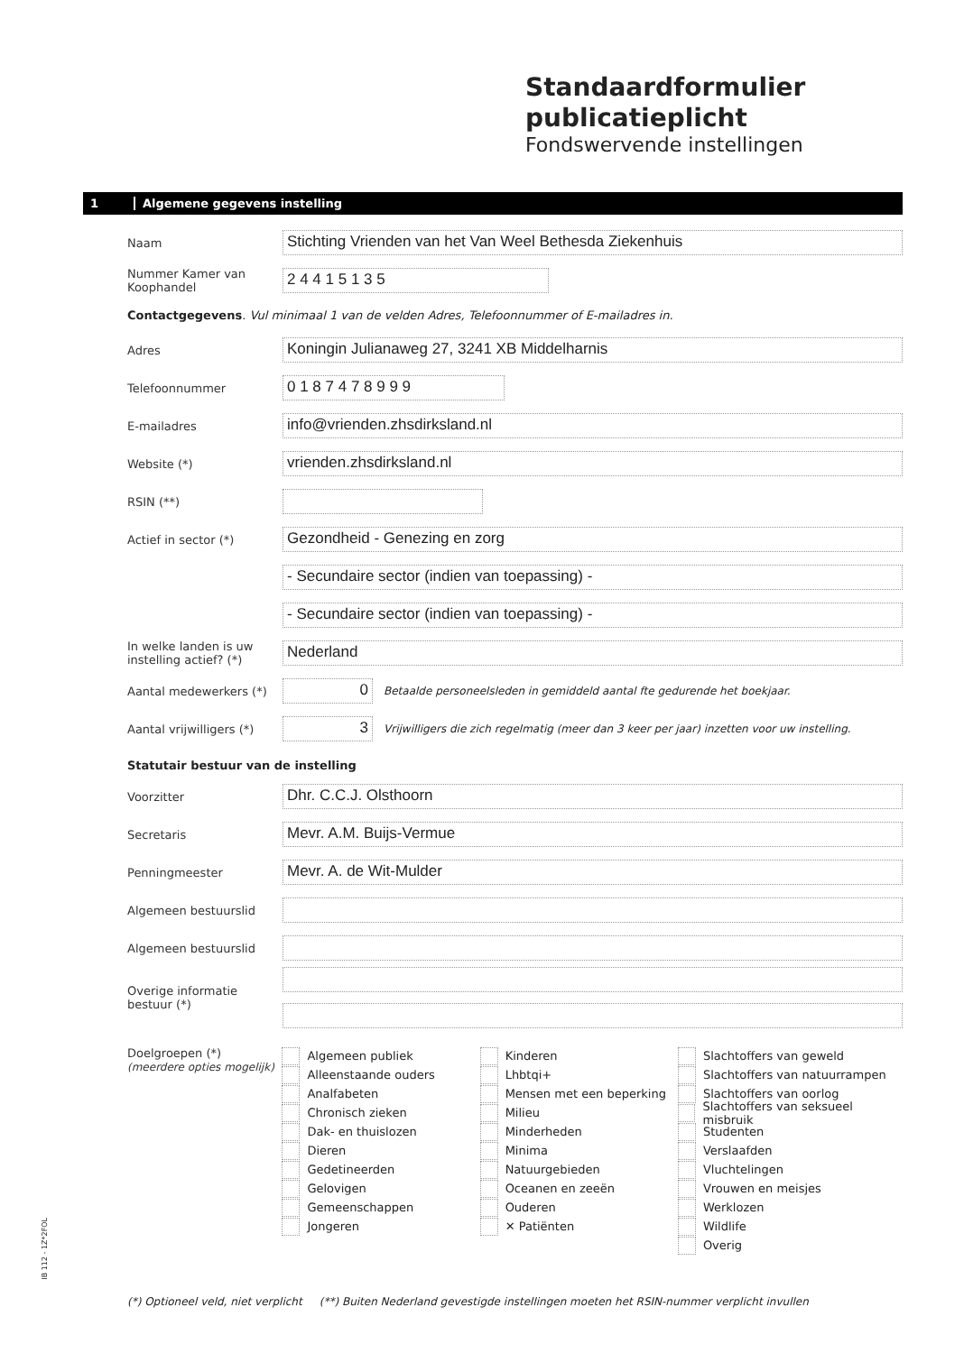Standaardformulier
publicatieplicht
Fondswervende instellingen
1 Algemene gegevens instelling
Naam
Stichting Vrienden van het Van Weel Bethesda Ziekenhuis
Nummer Kamer van Koophandel
2 4 4 1 5 1 3 5
Contactgegevens. Vul minimaal 1 van de velden Adres, Telefoonnummer of E-mailadres in.
Adres
Koningin Julianaweg 27, 3241 XB Middelharnis
Telefoonnummer
0 1 8 7 4 7 8 9 9 9
E-mailadres
info@vrienden.zhsdirksland.nl
Website (*)
vrienden.zhsdirksland.nl
RSIN (**)
Actief in sector (*)
Gezondheid - Genezing en zorg
- Secundaire sector (indien van toepassing) -
- Secundaire sector (indien van toepassing) -
In welke landen is uw instelling actief? (*)
Nederland
Aantal medewerkers (*)
0
Betaalde personeelsleden in gemiddeld aantal fte gedurende het boekjaar.
Aantal vrijwilligers (*)
3
Vrijwilligers die zich regelmatig (meer dan 3 keer per jaar) inzetten voor uw instelling.
Statutair bestuur van de instelling
Voorzitter
Dhr. C.C.J. Olsthoorn
Secretaris
Mevr. A.M. Buijs-Vermue
Penningmeester
Mevr. A. de Wit-Mulder
Algemeen bestuurslid
Algemeen bestuurslid
Overige informatie bestuur (*)
Doelgroepen (*)
(meerdere opties mogelijk)
Algemeen publiek
Alleenstaande ouders
Analfabeten
Chronisch zieken
Dak- en thuislozen
Dieren
Gedetineerden
Gelovigen
Gemeenschappen
Jongeren
Kinderen
Lhbtqi+
Mensen met een beperking
Milieu
Minderheden
Minima
Natuurgebieden
Oceanen en zeeën
Ouderen
✕ Patiënten
Slachtoffers van geweld
Slachtoffers van natuurrampen
Slachtoffers van oorlog
Slachtoffers van seksueel misbruik
Studenten
Verslaafden
Vluchtelingen
Vrouwen en meisjes
Werklozen
Wildlife
Overig
(*) Optioneel veld, niet verplicht (**) Buiten Nederland gevestigde instellingen moeten het RSIN-nummer verplicht invullen
IB 112 - 1Z*2FOL